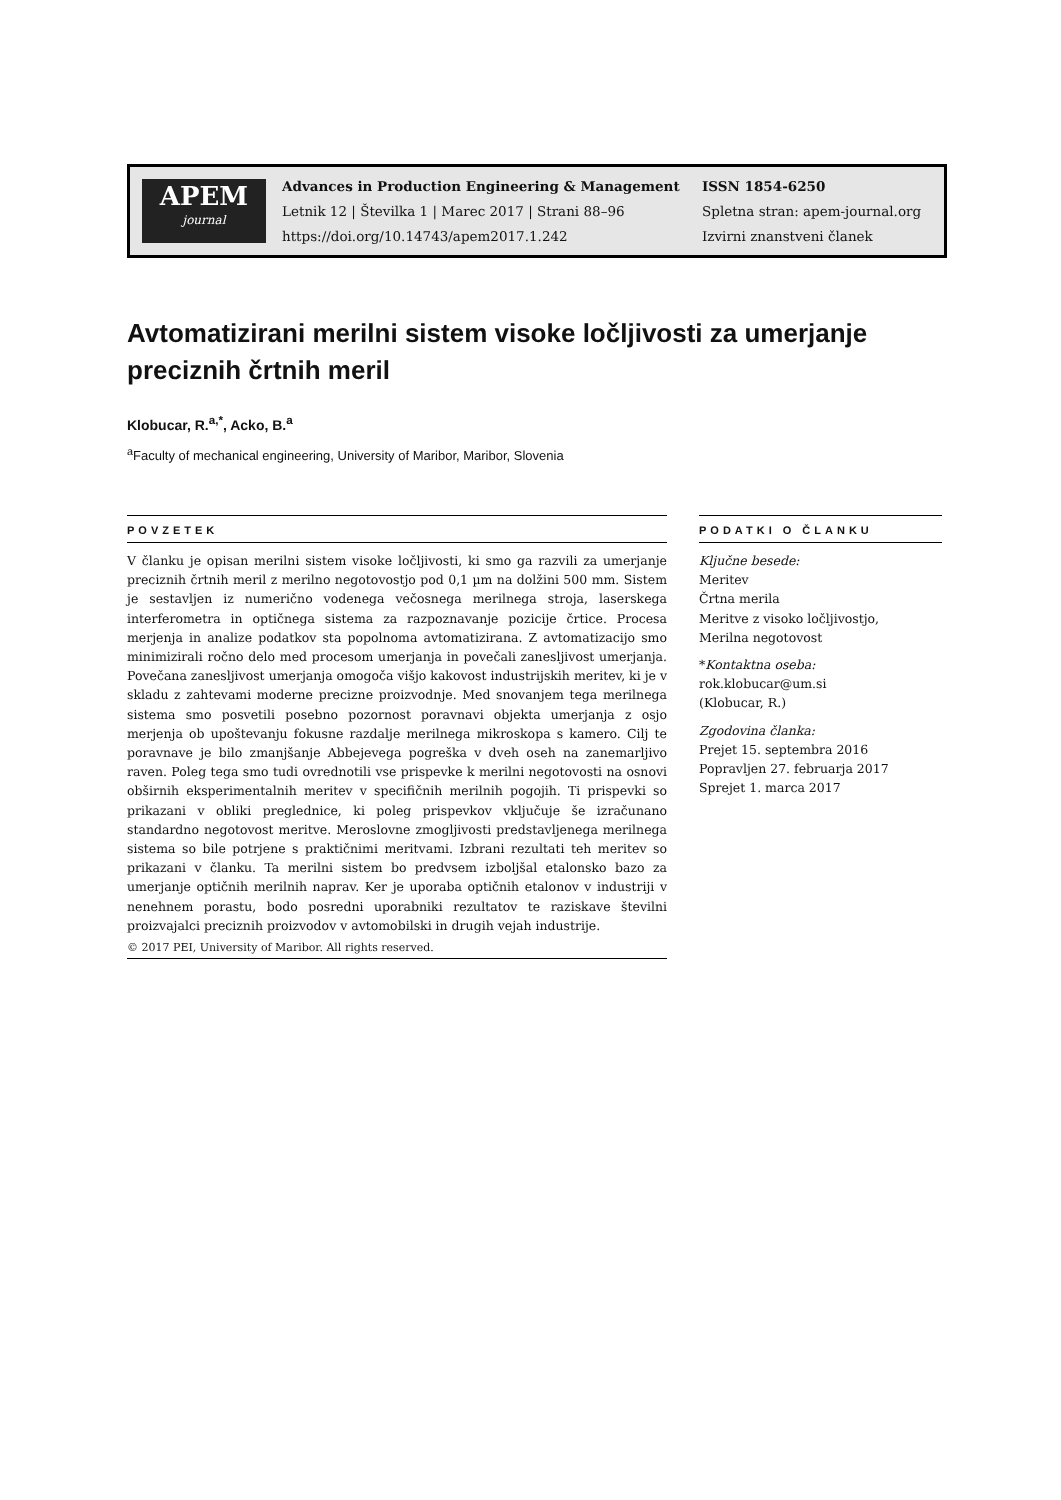APEM
journal
Advances in Production Engineering & Management
Letnik 12 | Številka 1 | Marec 2017 | Strani 88–96
https://doi.org/10.14743/apem2017.1.242
ISSN 1854-6250
Spletna stran: apem-journal.org
Izvirni znanstveni članek
Avtomatizirani merilni sistem visoke ločljivosti za umerjanje preciznih črtnih meril
Klobucar, R.<sup>a,*</sup>, Acko, B.<sup>a</sup>
<sup>a</sup> Faculty of mechanical engineering, University of Maribor, Maribor, Slovenia
POVZETEK
V članku je opisan merilni sistem visoke ločljivosti, ki smo ga razvili za umerjanje preciznih črtnih meril z merilno negotovostjo pod 0,1 µm na dolžini 500 mm. Sistem je sestavljen iz numerično vodenega večosnega merilnega stroja, laserskega interferometra in optičnega sistema za razpoznavanje pozicije črtice. Procesa merjenja in analize podatkov sta popolnoma avtomatizirana. Z avtomatizacijo smo minimizirali ročno delo med procesom umerjanja in povečali zanesljivost umerjanja. Povečana zanesljivost umerjanja omogoča višjo kakovost industrijskih meritev, ki je v skladu z zahtevami moderne precizne proizvodnje. Med snovanjem tega merilnega sistema smo posvetili posebno pozornost poravnavi objekta umerjanja z osjo merjenja ob upoštevanju fokusne razdalje merilnega mikroskopa s kamero. Cilj te poravnave je bilo zmanjšanje Abbejevega pogreška v dveh oseh na zanemarljivo raven. Poleg tega smo tudi ovrednotili vse prispevke k merilni negotovosti na osnovi obširnih eksperimentalnih meritev v specifičnih merilnih pogojih. Ti prispevki so prikazani v obliki preglednice, ki poleg prispevkov vključuje še izračunano standardno negotovost meritve. Meroslovne zmogljivosti predstavljenega merilnega sistema so bile potrjene s praktičnimi meritvami. Izbrani rezultati teh meritev so prikazani v članku. Ta merilni sistem bo predvsem izboljšal etalonsko bazo za umerjanje optičnih merilnih naprav. Ker je uporaba optičnih etalonov v industriji v nenehnem porastu, bodo posredni uporabniki rezultatov te raziskave številni proizvajalci preciznih proizvodov v avtomobilski in drugih vejah industrije.
© 2017 PEI, University of Maribor. All rights reserved.
PODATKI O ČLANKU
Ključne besede:
Meritev
Črtna merila
Meritve z visoko ločljivostjo,
Merilna negotovost
*Kontaktna oseba:
rok.klobucar@um.si
(Klobucar, R.)
Zgodovina članka:
Prejet 15. septembra 2016
Popravljen 27. februarja 2017
Sprejet 1. marca 2017